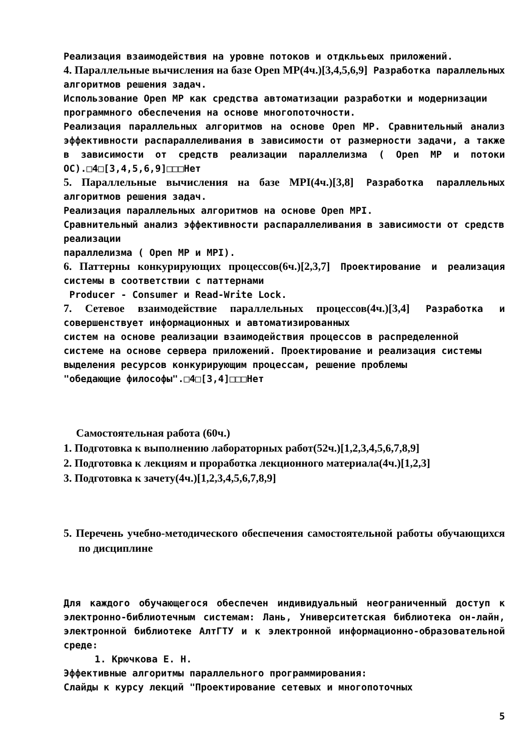Реализация взаимодействия на уровне потоков и отдклььеых приложений.
4. Параллельные вычисления на базе Open MP(4ч.)[3,4,5,6,9] Разработка параллельных алгоритмов решения задач.
Использование Open MP как средства автоматизации разработки и модернизации
программного обеспечения на основе многопоточности.
Реализация параллельных алгоритмов на основе Open MP. Сравнительный анализ эффективности распараллеливания в зависимости от размерности задачи, а также в зависимости от средств реализации параллелизма ( Open MP и потоки ОС).□4□[3,4,5,6,9]□□□Нет
5. Параллельные вычисления на базе MPI(4ч.)[3,8] Разработка параллельных алгоритмов решения задач.
Реализация параллельных алгоритмов на основе Open MPI.
Сравнительный анализ эффективности распараллеливания в зависимости от средств реализации
параллелизма ( Open MP и MPI).
6. Паттерны конкурирующих процессов(6ч.)[2,3,7] Проектирование и реализация системы в соответствии с паттернами
Producer - Consumer и Read-Write Lock.
7. Сетевое взаимодействие параллельных процессов(4ч.)[3,4] Разработка и совершенствует информационных и автоматизированных
систем на основе реализации взаимодействия процессов в распределенной
системе на основе сервера приложений. Проектирование и реализация системы
выделения ресурсов конкурирующим процессам, решение проблемы
"обедающие философы".□4□[3,4]□□□Нет
Самостоятельная работа (60ч.)
1. Подготовка к выполнению лабораторных работ(52ч.)[1,2,3,4,5,6,7,8,9]
2. Подготовка к лекциям и проработка лекционного материала(4ч.)[1,2,3]
3. Подготовка к зачету(4ч.)[1,2,3,4,5,6,7,8,9]
5. Перечень учебно-методического обеспечения самостоятельной работы обучающихся по дисциплине
Для каждого обучающегося обеспечен индивидуальный неограниченный доступ к электронно-библиотечным системам: Лань, Университетская библиотека он-лайн, электронной библиотеке АлтГТУ и к электронной информационно-образовательной среде:
1. Крючкова Е. Н.
Эффективные алгоритмы параллельного программирования:
Слайды к курсу лекций "Проектирование сетевых и многопоточных
5